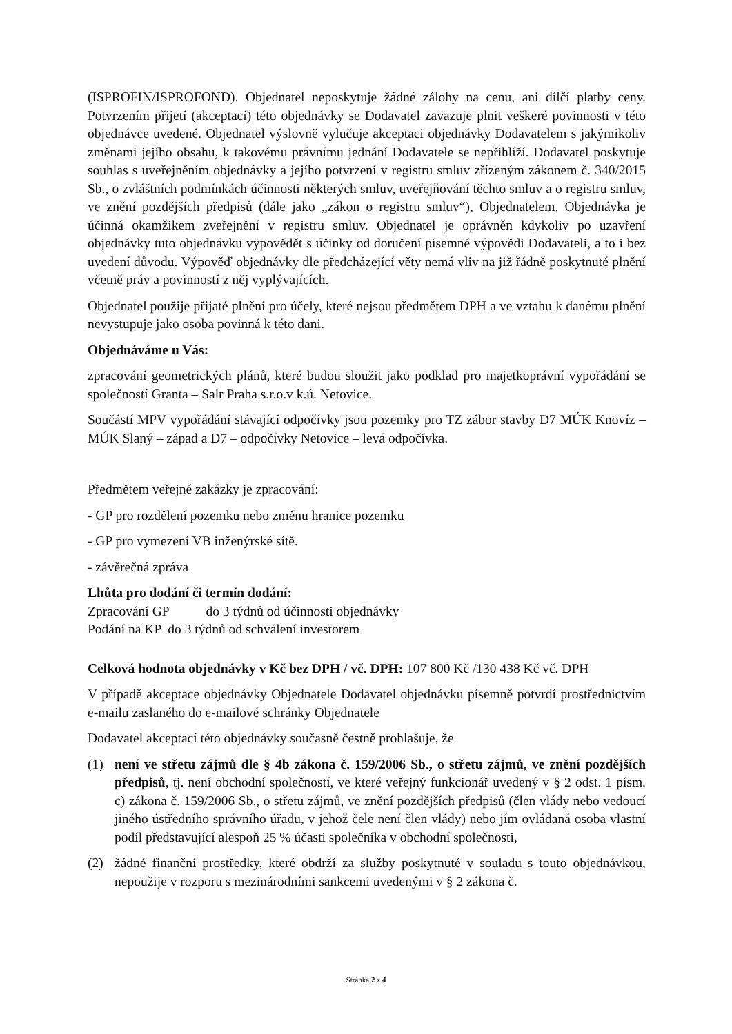(ISPROFIN/ISPROFOND). Objednatel neposkytuje žádné zálohy na cenu, ani dílčí platby ceny. Potvrzením přijetí (akceptací) této objednávky se Dodavatel zavazuje plnit veškeré povinnosti v této objednávce uvedené. Objednatel výslovně vylučuje akceptaci objednávky Dodavatelem s jakýmikoliv změnami jejího obsahu, k takovému právnímu jednání Dodavatele se nepřihlíží. Dodavatel poskytuje souhlas s uveřejněním objednávky a jejího potvrzení v registru smluv zřízeným zákonem č. 340/2015 Sb., o zvláštních podmínkách účinnosti některých smluv, uveřejňování těchto smluv a o registru smluv, ve znění pozdějších předpisů (dále jako „zákon o registru smluv“), Objednatelem. Objednávka je účinná okamžikem zveřejnění v registru smluv. Objednatel je oprávněn kdykoliv po uzavření objednávky tuto objednávku vypovědět s účinky od doručení písemné výpovědi Dodavateli, a to i bez uvedení důvodu. Výpověď objednávky dle předcházející věty nemá vliv na již řádně poskytnuté plnění včetně práv a povinností z něj vyplývajících.
Objednatel použije přijaté plnění pro účely, které nejsou předmětem DPH a ve vztahu k danému plnění nevystupuje jako osoba povinná k této dani.
Objednáváme u Vás:
zpracování geometrických plánů, které budou sloužit jako podklad pro majetkoprávní vypořádání se společností Granta – Salr Praha s.r.o.v k.ú. Netovice.
Součástí MPV vypořádání stávající odpočívky jsou pozemky pro TZ zábor stavby D7 MÚK Knovíz – MÚK Slaný – západ a D7 – odpočívky Netovice – levá odpočívka.
Předmětem veřejné zakázky je zpracování:
- GP pro rozdělení pozemku nebo změnu hranice pozemku
- GP pro vymezení VB inženýrské sítě.
- závěrečná zpráva
Lhůta pro dodání či termín dodání:
Zpracování GP do 3 týdnů od účinnosti objednávky
Podání na KP do 3 týdnů od schválení investorem
Celková hodnota objednávky v Kč bez DPH / vč. DPH: 107 800 Kč /130 438 Kč vč. DPH
V případě akceptace objednávky Objednatele Dodavatel objednávku písemně potvrdí prostřednictvím e-mailu zaslaného do e-mailové schránky Objednatele
Dodavatel akceptací této objednávky současně čestně prohlašuje, že
(1) není ve střetu zájmů dle § 4b zákona č. 159/2006 Sb., o střetu zájmů, ve znění pozdějších předpisů, tj. není obchodní společností, ve které veřejný funkcionář uvedený v § 2 odst. 1 písm. c) zákona č. 159/2006 Sb., o střetu zájmů, ve znění pozdějších předpisů (člen vlády nebo vedoucí jiného ústředního správního úřadu, v jehož čele není člen vlády) nebo jím ovládaná osoba vlastní podíl představující alespoň 25 % účasti společníka v obchodní společnosti,
(2) žádné finanční prostředky, které obdrží za služby poskytnuté v souladu s touto objednávkou, nepoužije v rozporu s mezinárodními sankcemi uvedenými v § 2 zákona č.
Stránka 2 z 4